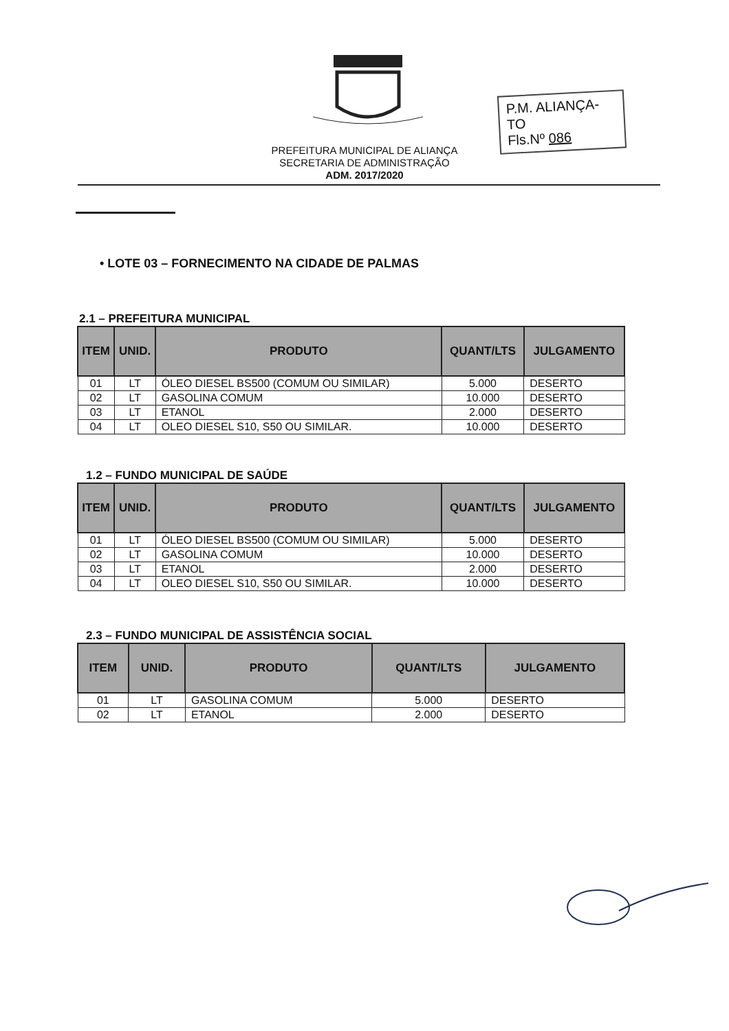P.M. ALIANÇA-TO
Fls.Nº 086
PREFEITURA MUNICIPAL DE ALIANÇA
SECRETARIA DE ADMINISTRAÇÃO
ADM. 2017/2020
• LOTE 03 – FORNECIMENTO NA CIDADE DE PALMAS
2.1 – PREFEITURA MUNICIPAL
| ITEM | UNID. | PRODUTO | QUANT/LTS | JULGAMENTO |
| --- | --- | --- | --- | --- |
| 01 | LT | ÓLEO DIESEL BS500 (COMUM OU SIMILAR) | 5.000 | DESERTO |
| 02 | LT | GASOLINA COMUM | 10.000 | DESERTO |
| 03 | LT | ETANOL | 2.000 | DESERTO |
| 04 | LT | OLEO DIESEL S10, S50 OU SIMILAR. | 10.000 | DESERTO |
1.2 – FUNDO MUNICIPAL DE SAÚDE
| ITEM | UNID. | PRODUTO | QUANT/LTS | JULGAMENTO |
| --- | --- | --- | --- | --- |
| 01 | LT | ÓLEO DIESEL BS500 (COMUM OU SIMILAR) | 5.000 | DESERTO |
| 02 | LT | GASOLINA COMUM | 10.000 | DESERTO |
| 03 | LT | ETANOL | 2.000 | DESERTO |
| 04 | LT | OLEO DIESEL S10, S50 OU SIMILAR. | 10.000 | DESERTO |
2.3 – FUNDO MUNICIPAL DE ASSISTÊNCIA SOCIAL
| ITEM | UNID. | PRODUTO | QUANT/LTS | JULGAMENTO |
| --- | --- | --- | --- | --- |
| 01 | LT | GASOLINA COMUM | 5.000 | DESERTO |
| 02 | LT | ETANOL | 2.000 | DESERTO |